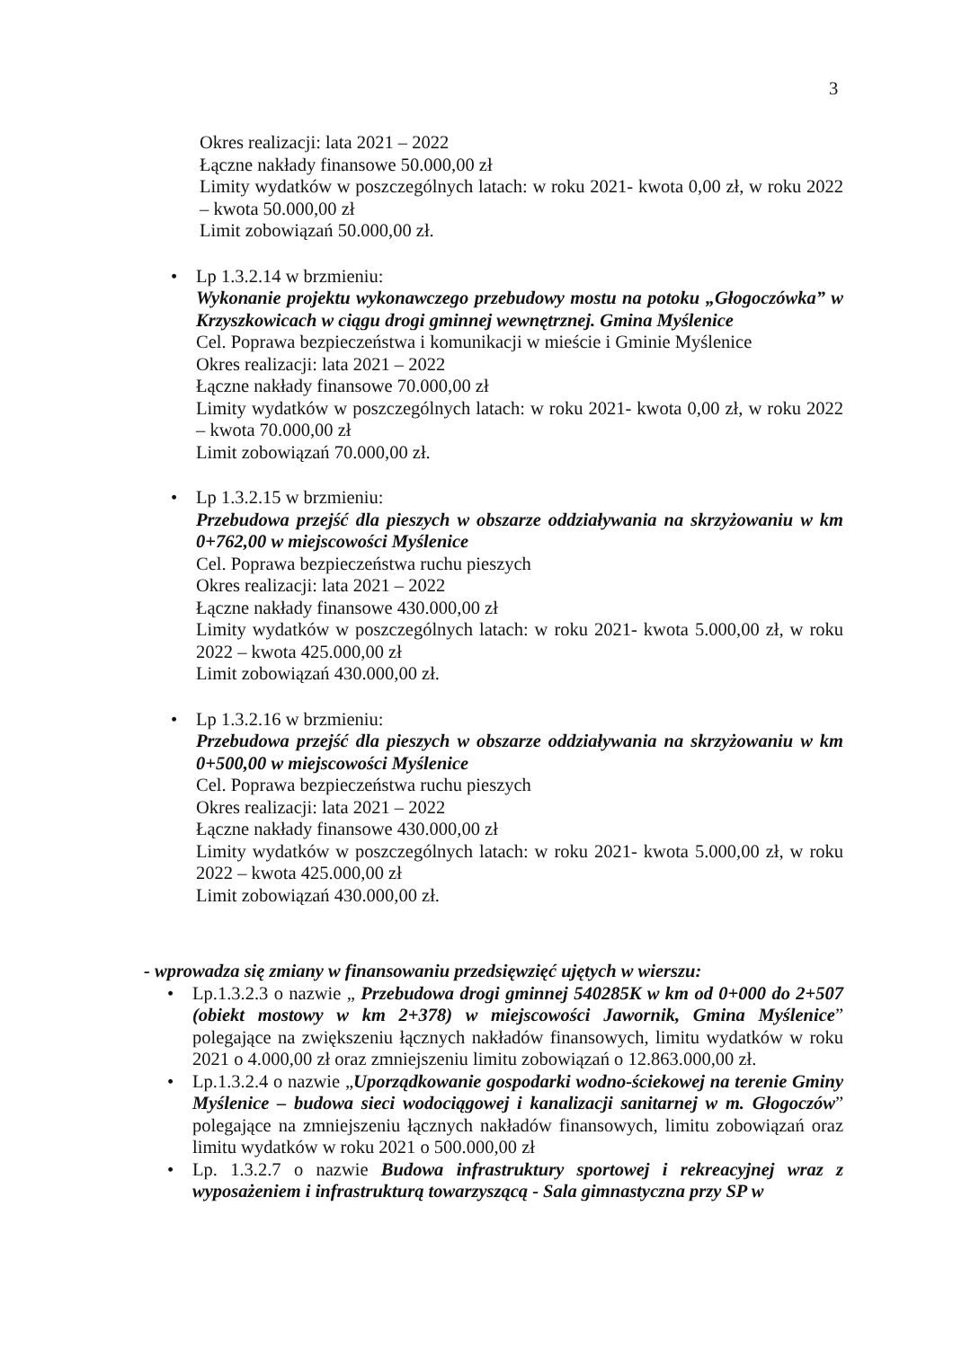3
Okres realizacji: lata 2021 – 2022
Łączne nakłady finansowe 50.000,00 zł
Limity wydatków w poszczególnych latach: w roku 2021- kwota 0,00 zł, w roku 2022 – kwota 50.000,00 zł
Limit zobowiązań 50.000,00 zł.
• Lp 1.3.2.14 w brzmieniu:
Wykonanie projektu wykonawczego przebudowy mostu na potoku „Głogoczówka” w Krzyszkowicach w ciągu drogi gminnej wewnętrznej. Gmina Myślenice
Cel. Poprawa bezpieczeństwa i komunikacji w mieście i Gminie Myślenice
Okres realizacji: lata 2021 – 2022
Łączne nakłady finansowe 70.000,00 zł
Limity wydatków w poszczególnych latach: w roku 2021- kwota 0,00 zł, w roku 2022 – kwota 70.000,00 zł
Limit zobowiązań 70.000,00 zł.
• Lp 1.3.2.15 w brzmieniu:
Przebudowa przejść dla pieszych w obszarze oddziaływania na skrzyżowaniu w km 0+762,00 w miejscowości Myślenice
Cel. Poprawa bezpieczeństwa ruchu pieszych
Okres realizacji: lata 2021 – 2022
Łączne nakłady finansowe 430.000,00 zł
Limity wydatków w poszczególnych latach: w roku 2021- kwota 5.000,00 zł, w roku 2022 – kwota 425.000,00 zł
Limit zobowiązań 430.000,00 zł.
• Lp 1.3.2.16 w brzmieniu:
Przebudowa przejść dla pieszych w obszarze oddziaływania na skrzyżowaniu w km 0+500,00 w miejscowości Myślenice
Cel. Poprawa bezpieczeństwa ruchu pieszych
Okres realizacji: lata 2021 – 2022
Łączne nakłady finansowe 430.000,00 zł
Limity wydatków w poszczególnych latach: w roku 2021- kwota 5.000,00 zł, w roku 2022 – kwota 425.000,00 zł
Limit zobowiązań 430.000,00 zł.
- wprowadza się zmiany w finansowaniu przedsięwzięć ujętych w wierszu:
• Lp.1.3.2.3 o nazwie „ Przebudowa drogi gminnej 540285K w km od 0+000 do 2+507 (obiekt mostowy w km 2+378) w miejscowości Jawornik, Gmina Myślenice” polegające na zwiększeniu łącznych nakładów finansowych, limitu wydatków w roku 2021 o 4.000,00 zł oraz zmniejszeniu limitu zobowiązań o 12.863.000,00 zł.
• Lp.1.3.2.4 o nazwie „Uporządkowanie gospodarki wodno-ściekowej na terenie Gminy Myślenice – budowa sieci wodociągowej i kanalizacji sanitarnej w m. Głogoczów” polegające na zmniejszeniu łącznych nakładów finansowych, limitu zobowiązań oraz limitu wydatków w roku 2021 o 500.000,00 zł
• Lp. 1.3.2.7 o nazwie Budowa infrastruktury sportowej i rekreacyjnej wraz z wyposażeniem i infrastrukturą towarzyszącą - Sala gimnastyczna przy SP w